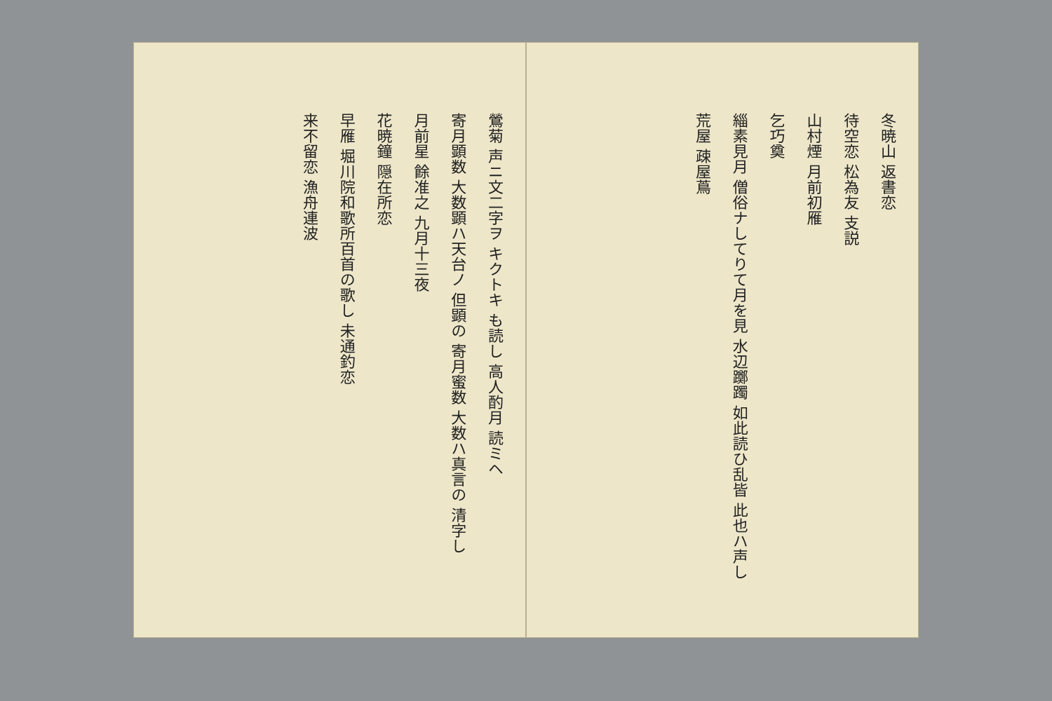鶯菊 声ニ文二字ヲ キクトキ も読し 高人酌月 読ミヘ
寄月顕数 大数顕ハ天台ノ 但顕の 寄月蜜数 大数ハ真言の 清字し
月前星 餘准之 九月十三夜
花暁鐘 隠在所恋
早雁 堀川院和歌所百首の歌し 未通釣恋
来不留恋 漁舟連波
冬暁山 返書恋
待空恋 松為友 支説
山村煙 月前初雁
乞巧奠
緇素見月 僧俗ナしてりて月を見 水辺躑躅 如此読ひ乱皆 此也ハ声し
荒屋 疎屋蔦